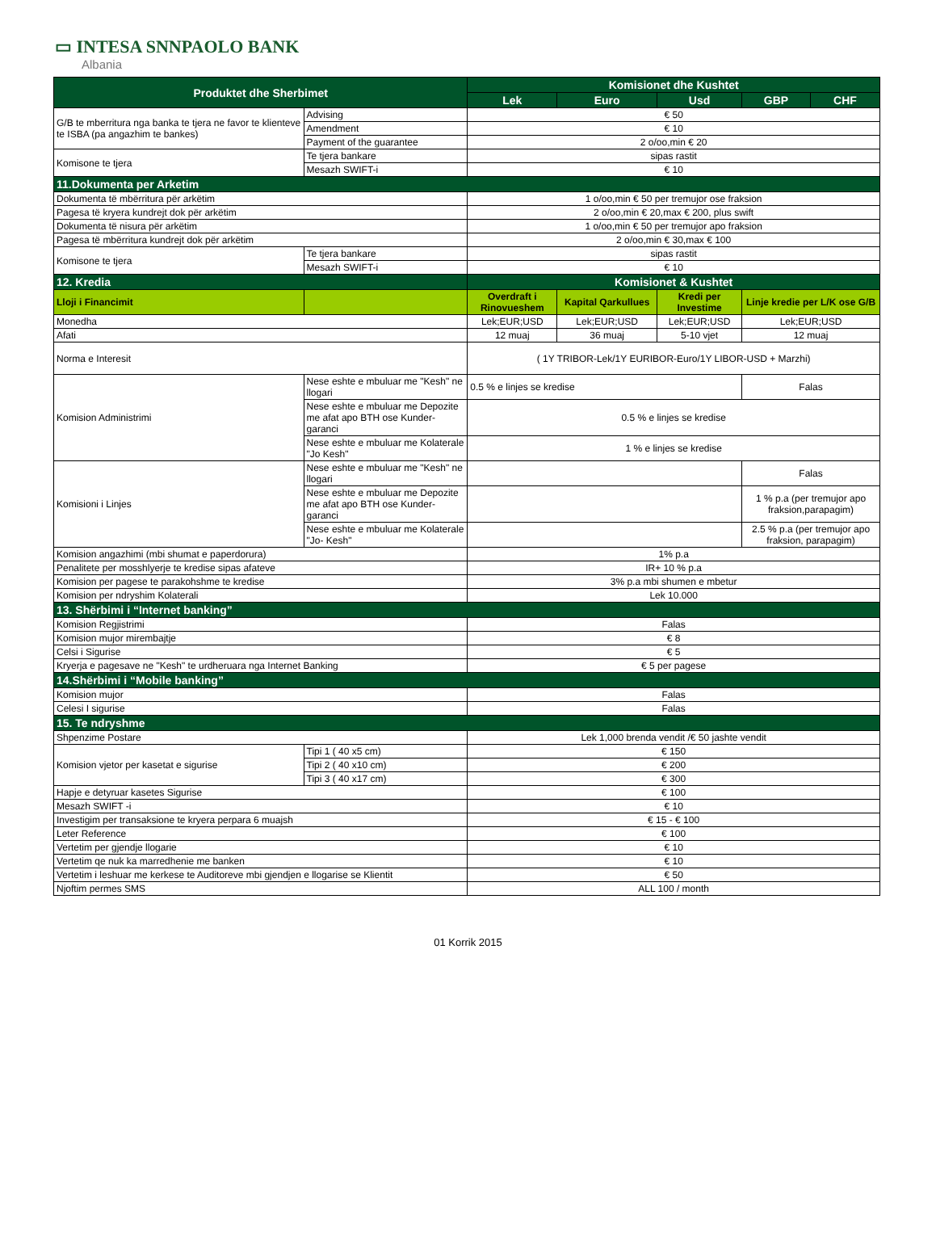▭ INTESA SNNPAOLO BANK
Albania
| Produktet dhe Sherbimet | | Komisionet dhe Kushtet | | | | |
| --- | --- | --- | --- | --- | --- | --- |
| | | Lek | Euro | Usd | GBP | CHF |
| G/B te mberritura nga banka te tjera ne favor te klienteve te ISBA (pa angazhim te bankes) | Advising | € 50 | | | | |
| | Amendment | € 10 | | | | |
| | Payment of the guarantee | 2 o/oo,min € 20 | | | | |
| Komisone te tjera | Te tjera bankare | sipas rastit | | | | |
| | Mesazh SWIFT-i | € 10 | | | | |
| 11.Dokumenta per Arketim | | | | | | |
| Dokumenta të mbërritura për arkëtim | | 1 o/oo,min € 50 per tremujor ose fraksion | | | | |
| Pagesa të kryera kundrejt dok për arkëtim | | 2 o/oo,min € 20,max € 200, plus swift | | | | |
| Dokumenta të nisura për arkëtim | | 1 o/oo,min € 50 per tremujor apo fraksion | | | | |
| Pagesa të mbërritura kundrejt dok për arkëtim | | 2 o/oo,min € 30,max € 100 | | | | |
| Komisone te tjera | Te tjera bankare | sipas rastit | | | | |
| | Mesazh SWIFT-i | € 10 | | | | |
| 12. Kredia | | Komisionet & Kushtet | | | | |
| Lloji i Financimit | | Overdraft i Rinovueshem | Kapital Qarkullues | Kredi per Investime | Linje kredie per L/K ose G/B | |
| Monedha | | Lek;EUR;USD | Lek;EUR;USD | Lek;EUR;USD | Lek;EUR;USD | |
| Afati | | 12 muaj | 36 muaj | 5-10 vjet | 12 muaj | |
| Norma e Interesit | | ( 1Y TRIBOR-Lek/1Y EURIBOR-Euro/1Y LIBOR-USD + Marzhi) | | | | |
| Komision Administrimi | Nese eshte e mbuluar me "Kesh" ne llogari | 0.5 % e linjes se kredise | | | Falas | |
| | Nese eshte e mbuluar me Depozite me afat apo BTH ose Kunder-garanci | 0.5 % e linjes se kredise | | | | |
| | Nese eshte e mbuluar me Kolaterale "Jo Kesh" | 1 % e linjes se kredise | | | | |
| Komisioni i Linjes | Nese eshte e mbuluar me "Kesh" ne llogari | | | | Falas | |
| | Nese eshte e mbuluar me Depozite me afat apo BTH ose Kunder-garanci | | | | 1 % p.a (per tremujor apo fraksion,parapagim) | |
| | Nese eshte e mbuluar me Kolaterale "Jo- Kesh" | | | | 2.5 % p.a (per tremujor apo fraksion, parapagim) | |
| Komision angazhimi (mbi shumat e paperdorura) | | 1% p.a | | | | |
| Penalitete per mosshlyerje te kredise sipas afateve | | IR+ 10 % p.a | | | | |
| Komision per pagese te parakohshme te kredise | | 3% p.a mbi shumen e mbetur | | | | |
| Komision per ndryshim Kolaterali | | Lek 10.000 | | | | |
| 13. Shërbimi i “Internet banking” | | | | | | |
| Komision Regjistrimi | | Falas | | | | |
| Komision mujor mirembajtje | | € 8 | | | | |
| Celsi i Sigurise | | € 5 | | | | |
| Kryerja e pagesave ne "Kesh" te urdheruara nga Internet Banking | | € 5 per pagese | | | | |
| 14.Shërbimi i “Mobile banking” | | | | | | |
| Komision mujor | | Falas | | | | |
| Celesi I sigurise | | Falas | | | | |
| 15. Te ndryshme | | | | | | |
| Shpenzime Postare | | Lek 1,000 brenda vendit /€ 50 jashte vendit | | | | |
| Komision vjetor per kasetat e sigurise | Tipi 1 ( 40 x5 cm) | € 150 | | | | |
| | Tipi 2 ( 40 x10 cm) | € 200 | | | | |
| | Tipi 3 ( 40 x17 cm) | € 300 | | | | |
| Hapje e detyruar kasetes Sigurise | | € 100 | | | | |
| Mesazh SWIFT -i | | € 10 | | | | |
| Investigim per transaksione te kryera perpara 6 muajsh | | € 15 - € 100 | | | | |
| Leter Reference | | € 100 | | | | |
| Vertetim per gjendje llogarie | | € 10 | | | | |
| Vertetim qe nuk ka marredhenie me banken | | € 10 | | | | |
| Vertetim i leshuar me kerkese te Auditoreve mbi gjendjen e llogarise se Klientit | | € 50 | | | | |
| Njoftim permes SMS | | ALL 100 / month | | | | |
01 Korrik 2015